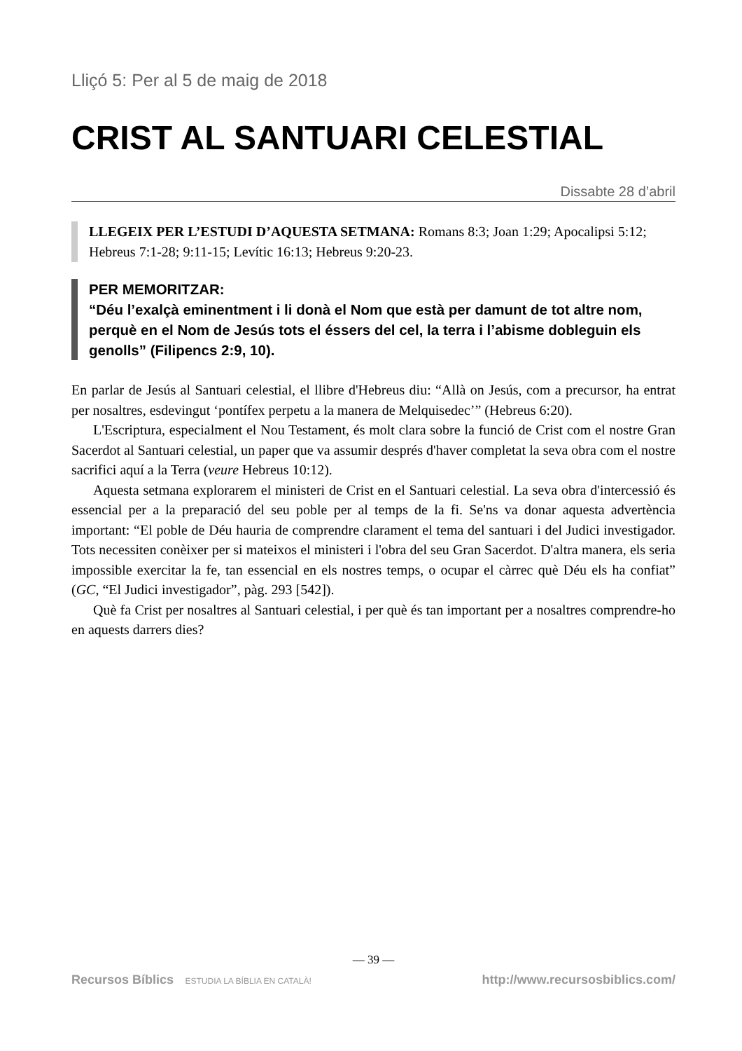Lliçó 5: Per al 5 de maig de 2018
CRIST AL SANTUARI CELESTIAL
Dissabte 28 d’abril
LLEGEIX PER L’ESTUDI D’AQUESTA SETMANA: Romans 8:3; Joan 1:29; Apocalipsi 5:12; Hebreus 7:1-28; 9:11-15; Levític 16:13; Hebreus 9:20-23.
PER MEMORITZAR:
“Déu l’exalçà eminentment i li donà el Nom que està per damunt de tot altre nom, perquè en el Nom de Jesús tots el éssers del cel, la terra i l’abisme dobleguin els genolls” (Filipencs 2:9, 10).
En parlar de Jesús al Santuari celestial, el llibre d'Hebreus diu: “Allà on Jesús, com a precursor, ha entrat per nosaltres, esdevingut ‘pontífex perpetu a la manera de Melquisedec’” (Hebreus 6:20).
L'Escriptura, especialment el Nou Testament, és molt clara sobre la funció de Crist com el nostre Gran Sacerdot al Santuari celestial, un paper que va assumir després d'haver completat la seva obra com el nostre sacrifici aquí a la Terra (veure Hebreus 10:12).
Aquesta setmana explorarem el ministeri de Crist en el Santuari celestial. La seva obra d'intercessió és essencial per a la preparació del seu poble per al temps de la fi. Se'ns va donar aquesta advertència important: “El poble de Déu hauria de comprendre clarament el tema del santuari i del Judici investigador. Tots necessiten conèixer per si mateixos el ministeri i l'obra del seu Gran Sacerdot. D'altra manera, els seria impossible exercitar la fe, tan essencial en els nostres temps, o ocupar el càrrec què Déu els ha confiat” (GC, “El Judici investigador”, pàg. 293 [542]).
Què fa Crist per nosaltres al Santuari celestial, i per què és tan important per a nosaltres comprendre-ho en aquests darrers dies?
— 39 —
Recursos Bíblics ESTUDIA LA BÍBLIA EN CATALÀ! http://www.recursosbiblics.com/